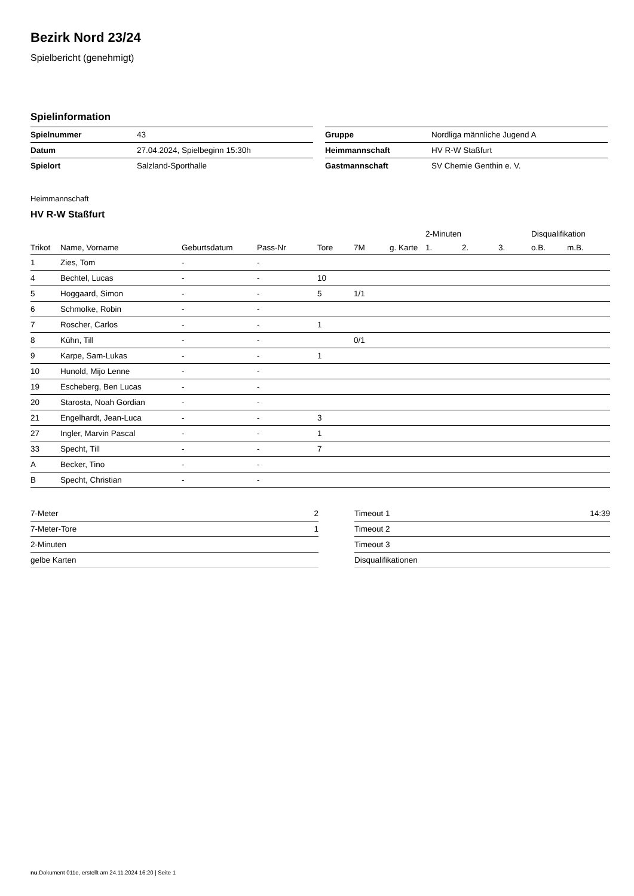Bezirk Nord 23/24
Spielbericht (genehmigt)
Spielinformation
| Spielnummer | 43 |
| Datum | 27.04.2024, Spielbeginn 15:30h |
| Spielort | Salzland-Sporthalle |
| Gruppe | Nordliga männliche Jugend A |
| Heimmannschaft | HV R-W Staßfurt |
| Gastmannschaft | SV Chemie Genthin e. V. |
Heimmannschaft
HV R-W Staßfurt
| | | | | | | | 2-Minuten | | | Disqualifikation | |
| --- | --- | --- | --- | --- | --- | --- | --- | --- | --- | --- | --- |
| Trikot | Name, Vorname | Geburtsdatum | Pass-Nr | Tore | 7M | g. Karte | 1. | 2. | 3. | o.B. | m.B. |
| 1 | Zies, Tom | - | - | | | | | | | | |
| 4 | Bechtel, Lucas | - | - | 10 | | | | | | | |
| 5 | Hoggaard, Simon | - | - | 5 | 1/1 | | | | | | |
| 6 | Schmolke, Robin | - | - | | | | | | | | |
| 7 | Roscher, Carlos | - | - | 1 | | | | | | | |
| 8 | Kühn, Till | - | - | | 0/1 | | | | | | |
| 9 | Karpe, Sam-Lukas | - | - | 1 | | | | | | | |
| 10 | Hunold, Mijo Lenne | - | - | | | | | | | | |
| 19 | Escheberg, Ben Lucas | - | - | | | | | | | | |
| 20 | Starosta, Noah Gordian | - | - | | | | | | | | |
| 21 | Engelhardt, Jean-Luca | - | - | 3 | | | | | | | |
| 27 | Ingler, Marvin Pascal | - | - | 1 | | | | | | | |
| 33 | Specht, Till | - | - | 7 | | | | | | | |
| A | Becker, Tino | - | - | | | | | | | | |
| B | Specht, Christian | - | - | | | | | | | | |
| 7-Meter | 2 |
| 7-Meter-Tore | 1 |
| 2-Minuten | |
| gelbe Karten | |
| Timeout 1 | 14:39 |
| Timeout 2 | |
| Timeout 3 | |
| Disqualifikationen | |
nu.Dokument 011e, erstellt am 24.11.2024 16:20 | Seite 1